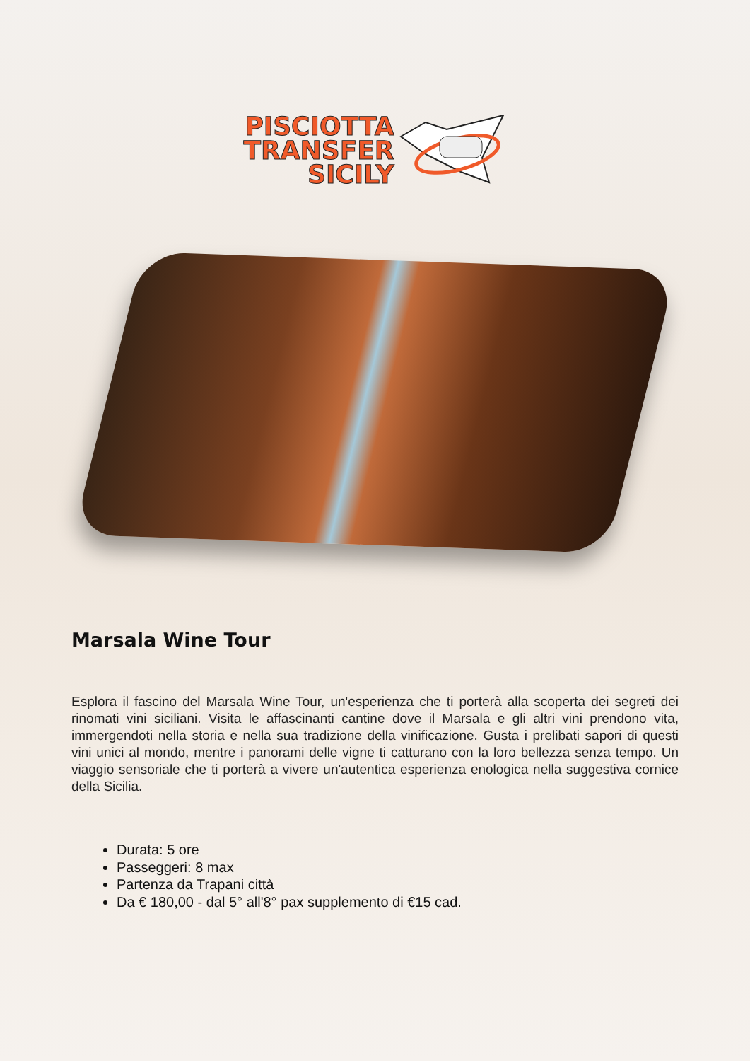PISCIOTTA
TRANSFER
SICILY
Marsala Wine Tour
Esplora il fascino del Marsala Wine Tour, un'esperienza che ti porterà alla scoperta dei segreti dei rinomati vini siciliani. Visita le affascinanti cantine dove il Marsala e gli altri vini prendono vita, immergendoti nella storia e nella sua tradizione della vinificazione. Gusta i prelibati sapori di questi vini unici al mondo, mentre i panorami delle vigne ti catturano con la loro bellezza senza tempo. Un viaggio sensoriale che ti porterà a vivere un'autentica esperienza enologica nella suggestiva cornice della Sicilia.
Durata: 5 ore
Passeggeri: 8 max
Partenza da Trapani città
Da € 180,00 - dal 5° all'8° pax supplemento di €15 cad.